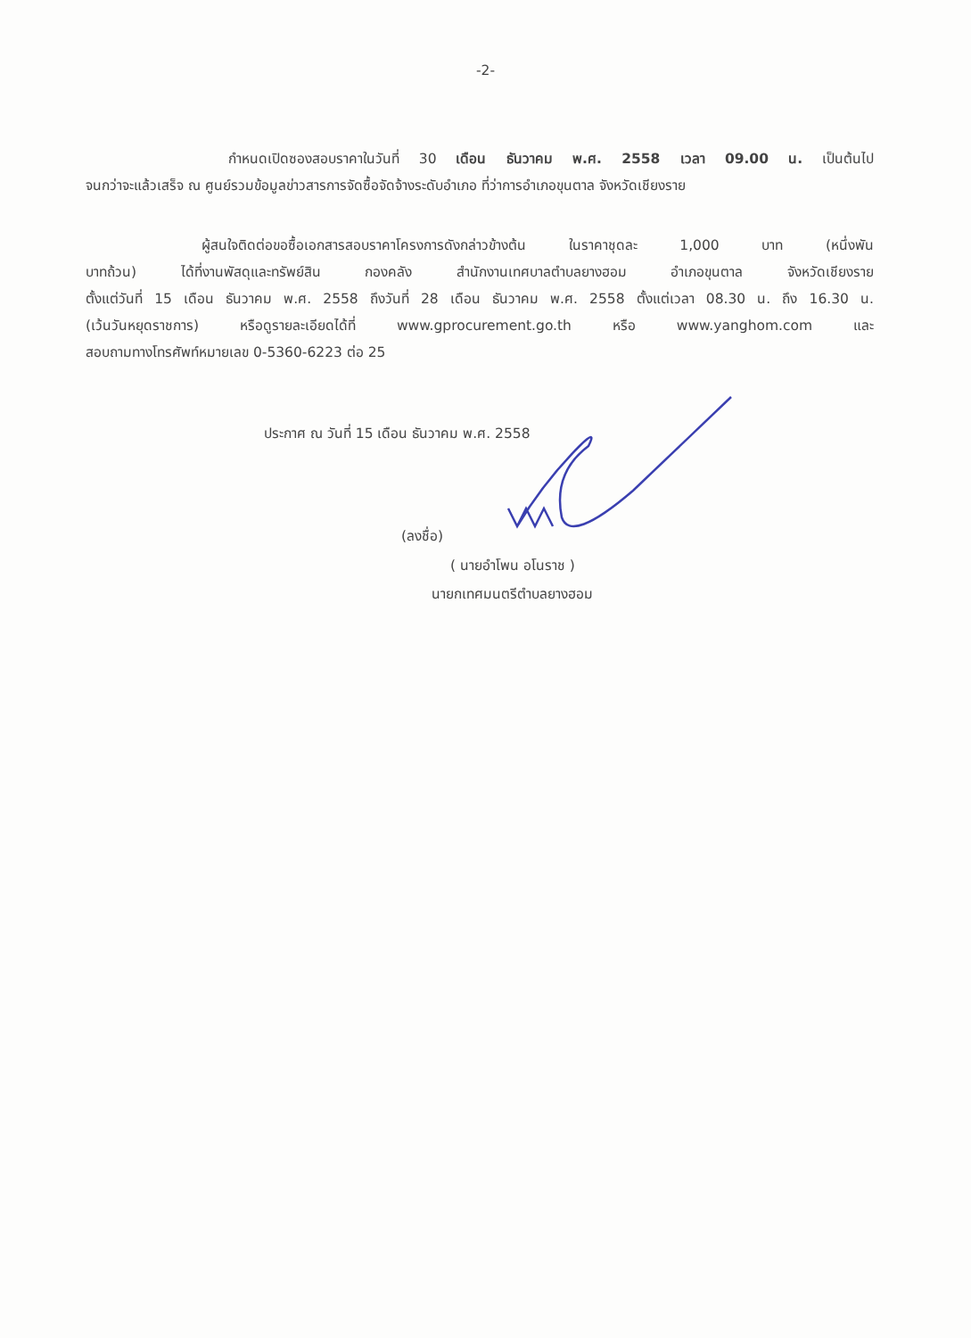-2-
กำหนดเปิดซองสอบราคาในวันที่ 30 เดือน ธันวาคม พ.ศ. 2558 เวลา 09.00 น. เป็นต้นไป
จนกว่าจะแล้วเสร็จ ณ ศูนย์รวมข้อมูลข่าวสารการจัดซื้อจัดจ้างระดับอำเภอ ที่ว่าการอำเภอขุนตาล จังหวัดเชียงราย
ผู้สนใจติดต่อขอซื้อเอกสารสอบราคาโครงการดังกล่าวข้างต้น ในราคาชุดละ 1,000 บาท (หนึ่งพัน
บาทถ้วน) ได้ที่งานพัสดุและทรัพย์สิน กองคลัง สำนักงานเทศบาลตำบลยางฮอม อำเภอขุนตาล จังหวัดเชียงราย
ตั้งแต่วันที่ 15 เดือน ธันวาคม พ.ศ. 2558 ถึงวันที่ 28 เดือน ธันวาคม พ.ศ. 2558 ตั้งแต่เวลา 08.30 น. ถึง 16.30 น.
(เว้นวันหยุดราชการ) หรือดูรายละเอียดได้ที่ www.gprocurement.go.th หรือ www.yanghom.com และ
สอบถามทางโทรศัพท์หมายเลข 0-5360-6223 ต่อ 25
ประกาศ ณ วันที่ 15 เดือน ธันวาคม พ.ศ. 2558
(ลงชื่อ)
( นายอำโพน อโนราช )
นายกเทศมนตรีตำบลยางฮอม